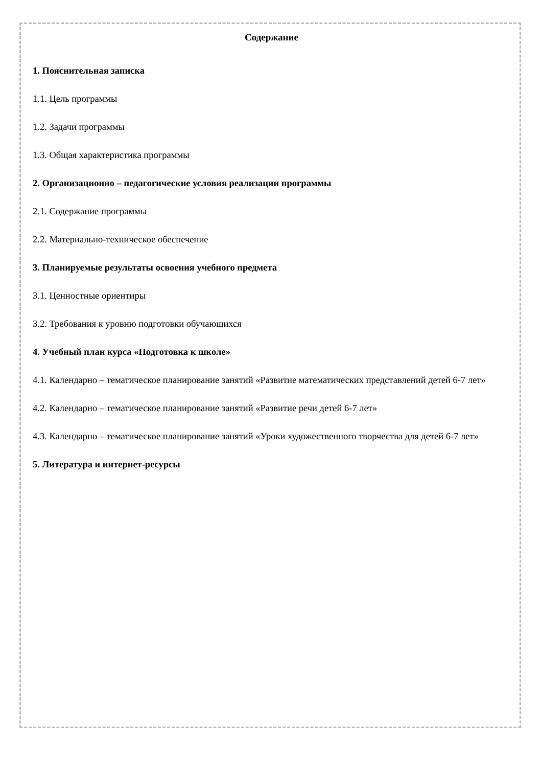Содержание
1. Пояснительная записка
1.1. Цель программы
1.2. Задачи программы
1.3. Общая характеристика программы
2. Организационно – педагогические условия реализации программы
2.1. Содержание программы
2.2. Материально-техническое обеспечение
3. Планируемые результаты освоения учебного предмета
3.1. Ценностные ориентиры
3.2. Требования к уровню подготовки обучающихся
4. Учебный план курса «Подготовка к школе»
4.1. Календарно – тематическое планирование занятий «Развитие математических представлений детей 6-7 лет»
4.2. Календарно – тематическое планирование занятий «Развитие речи детей 6-7 лет»
4.3. Календарно – тематическое планирование занятий «Уроки художественного творчества для детей 6-7 лет»
5. Литература и интернет-ресурсы